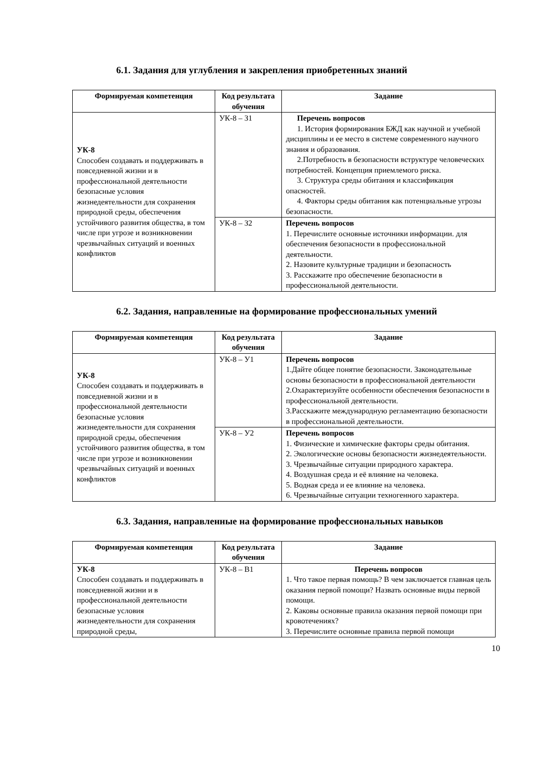6.1. Задания для углубления и закрепления приобретенных знаний
| Формируемая компетенция | Код результата обучения | Задание |
| --- | --- | --- |
| УК-8 Способен создавать и поддерживать в повседневной жизни и в профессиональной деятельности безопасные условия жизнедеятельности для сохранения природной среды, обеспечения устойчивого развития общества, в том числе при угрозе и возникновении чрезвычайных ситуаций и военных конфликтов | УК-8 – З1 | Перечень вопросов 1. История формирования БЖД как научной и учебной дисциплины и ее место в системе современного научного знания и образования. 2.Потребность в безопасности вструктуре человеческих потребностей. Концепция приемлемого риска. 3. Структура среды обитания и классификация опасностей. 4. Факторы среды обитания как потенциальные угрозы безопасности. |
| | УК-8 – З2 | Перечень вопросов 1. Перечислите основные источники информации. для обеспечения безопасности в профессиональной деятельности. 2. Назовите культурные традиции и безопасность 3. Расскажите про обеспечение безопасности в профессиональной деятельности. |
6.2. Задания, направленные на формирование профессиональных умений
| Формируемая компетенция | Код результата обучения | Задание |
| --- | --- | --- |
| УК-8 Способен создавать и поддерживать в повседневной жизни и в профессиональной деятельности безопасные условия жизнедеятельности для сохранения природной среды, обеспечения устойчивого развития общества, в том числе при угрозе и возникновении чрезвычайных ситуаций и военных конфликтов | УК-8 – У1 | Перечень вопросов 1.Дайте общее понятие безопасности. Законодательные основы безопасности в профессиональной деятельности 2.Охарактеризуйте особенности обеспечения безопасности в профессиональной деятельности. 3.Расскажите международную регламентацию безопасности в профессиональной деятельности. |
| | УК-8 – У2 | Перечень вопросов 1. Физические и химические факторы среды обитания. 2. Экологические основы безопасности жизнедеятельности. 3. Чрезвычайные ситуации природного характера. 4. Воздушная среда и её влияние на человека. 5. Водная среда и ее влияние на человека. 6. Чрезвычайные ситуации техногенного характера. |
6.3. Задания, направленные на формирование профессиональных навыков
| Формируемая компетенция | Код результата обучения | Задание |
| --- | --- | --- |
| УК-8 Способен создавать и поддерживать в повседневной жизни и в профессиональной деятельности безопасные условия жизнедеятельности для сохранения природной среды, | УК-8 – В1 | Перечень вопросов 1. Что такое первая помощь? В чем заключается главная цель оказания первой помощи? Назвать основные виды первой помощи. 2. Каковы основные правила оказания первой помощи при кровотечениях? 3. Перечислите основные правила первой помощи |
10